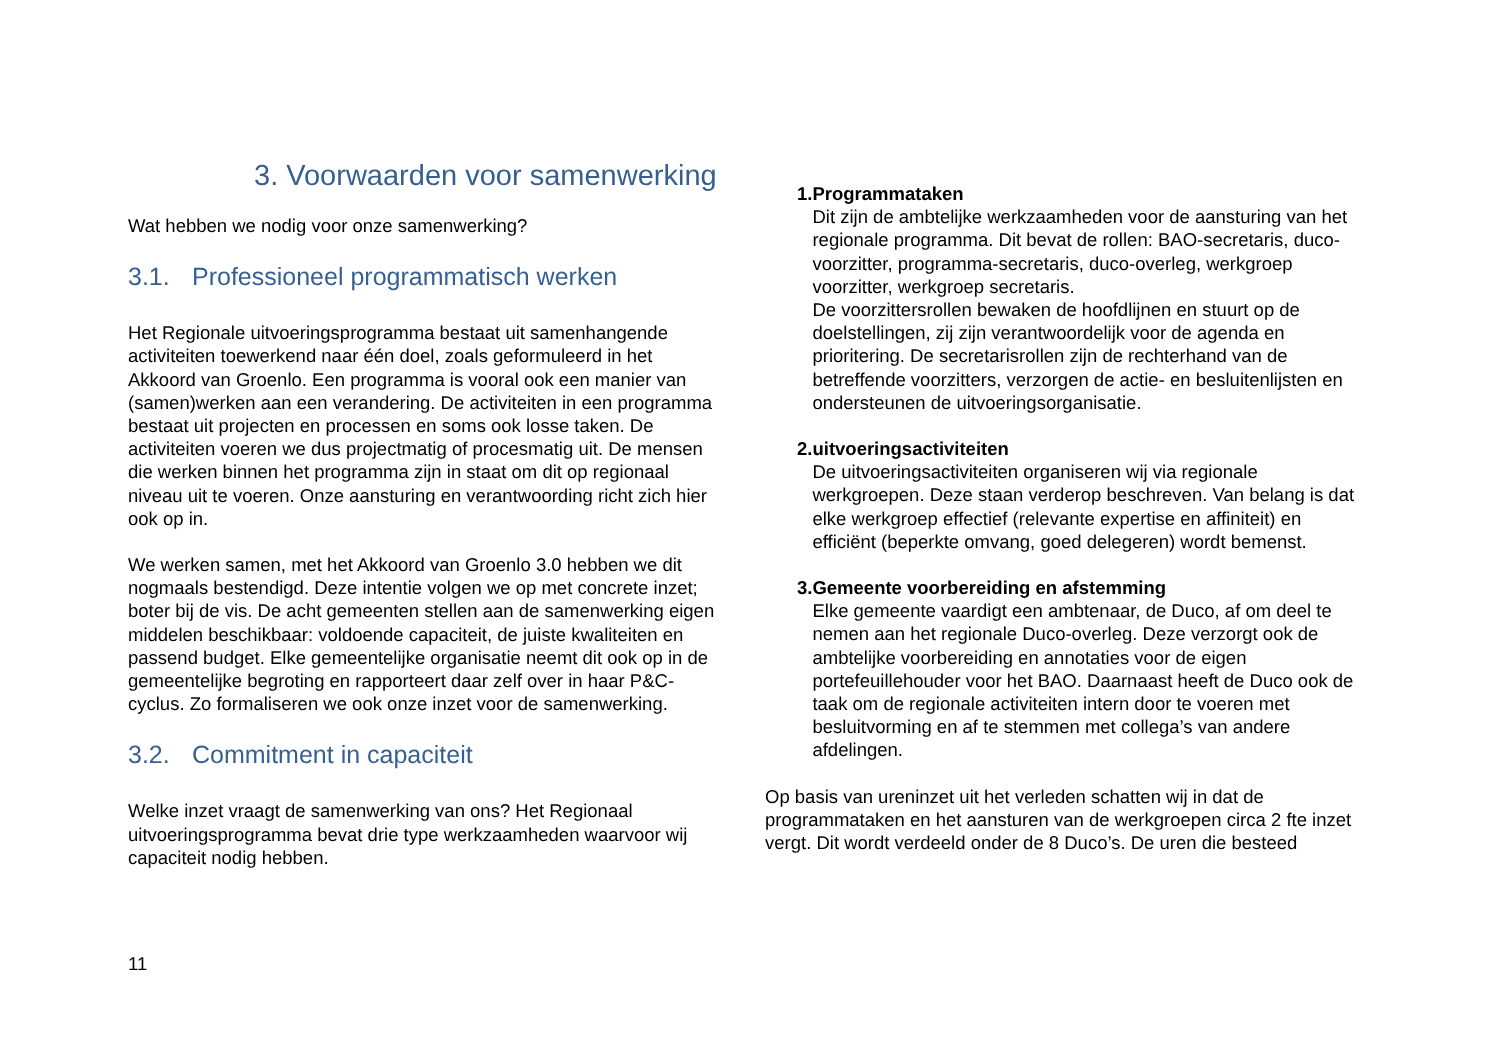3. Voorwaarden voor samenwerking
Wat hebben we nodig voor onze samenwerking?
3.1. Professioneel programmatisch werken
Het Regionale uitvoeringsprogramma bestaat uit samenhangende activiteiten toewerkend naar één doel, zoals geformuleerd in het Akkoord van Groenlo. Een programma is vooral ook een manier van (samen)werken aan een verandering. De activiteiten in een programma bestaat uit projecten en processen en soms ook losse taken. De activiteiten voeren we dus projectmatig of procesmatig uit. De mensen die werken binnen het programma zijn in staat om dit op regionaal niveau uit te voeren. Onze aansturing en verantwoording richt zich hier ook op in.
We werken samen, met het Akkoord van Groenlo 3.0 hebben we dit nogmaals bestendigd. Deze intentie volgen we op met concrete inzet; boter bij de vis. De acht gemeenten stellen aan de samenwerking eigen middelen beschikbaar: voldoende capaciteit, de juiste kwaliteiten en passend budget. Elke gemeentelijke organisatie neemt dit ook op in de gemeentelijke begroting en rapporteert daar zelf over in haar P&C-cyclus. Zo formaliseren we ook onze inzet voor de samenwerking.
3.2. Commitment in capaciteit
Welke inzet vraagt de samenwerking van ons? Het Regionaal uitvoeringsprogramma bevat drie type werkzaamheden waarvoor wij capaciteit nodig hebben.
1. Programmataken
Dit zijn de ambtelijke werkzaamheden voor de aansturing van het regionale programma. Dit bevat de rollen: BAO-secretaris, duco-voorzitter, programma-secretaris, duco-overleg, werkgroep voorzitter, werkgroep secretaris.
De voorzittersrollen bewaken de hoofdlijnen en stuurt op de doelstellingen, zij zijn verantwoordelijk voor de agenda en prioritering. De secretarisrollen zijn de rechterhand van de betreffende voorzitters, verzorgen de actie- en besluitenlijsten en ondersteunen de uitvoeringsorganisatie.
2. uitvoeringsactiviteiten
De uitvoeringsactiviteiten organiseren wij via regionale werkgroepen. Deze staan verderop beschreven. Van belang is dat elke werkgroep effectief (relevante expertise en affiniteit) en efficiënt (beperkte omvang, goed delegeren) wordt bemenst.
3. Gemeente voorbereiding en afstemming
Elke gemeente vaardigt een ambtenaar, de Duco, af om deel te nemen aan het regionale Duco-overleg. Deze verzorgt ook de ambtelijke voorbereiding en annotaties voor de eigen portefeuillehouder voor het BAO. Daarnaast heeft de Duco ook de taak om de regionale activiteiten intern door te voeren met besluitvorming en af te stemmen met collega’s van andere afdelingen.
Op basis van ureninzet uit het verleden schatten wij in dat de programmataken en het aansturen van de werkgroepen circa 2 fte inzet vergt. Dit wordt verdeeld onder de 8 Duco’s. De uren die besteed
11